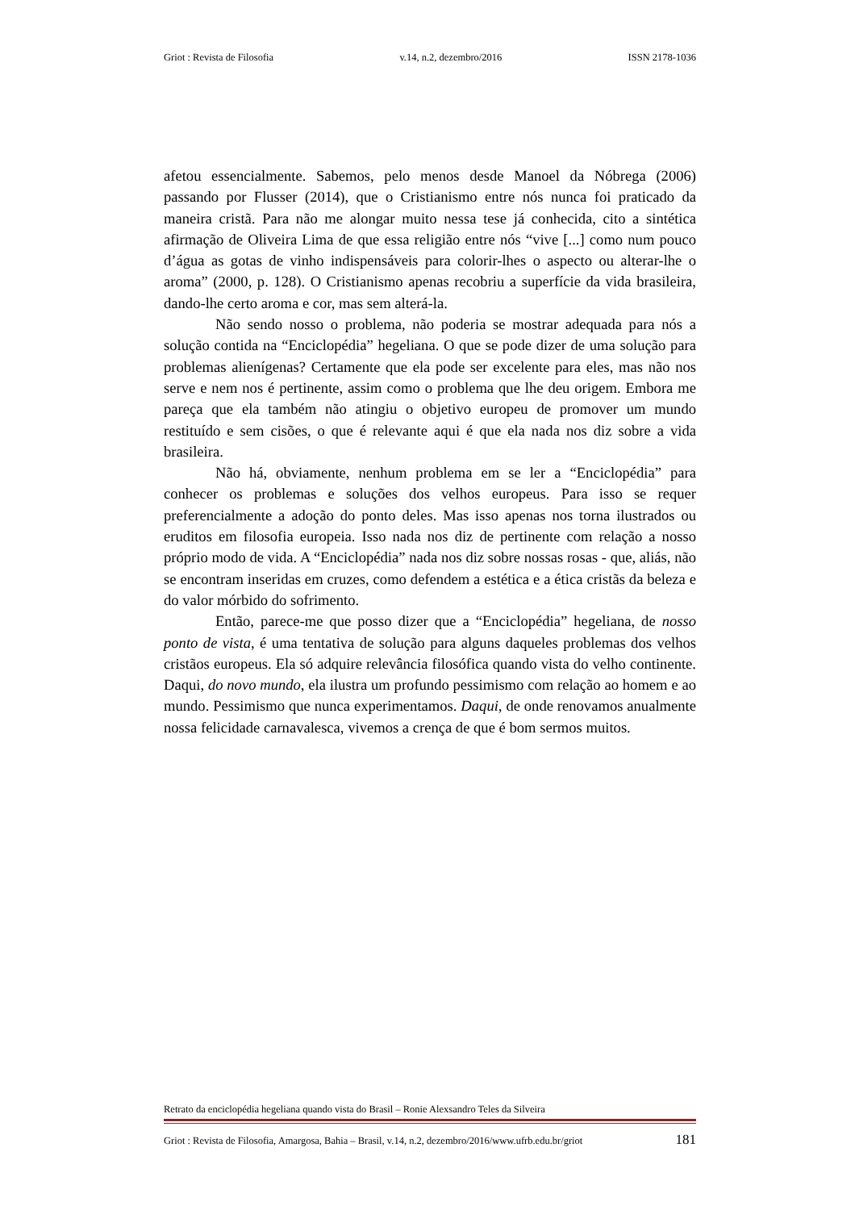Griot : Revista de Filosofia v.14, n.2, dezembro/2016 ISSN 2178-1036
afetou essencialmente. Sabemos, pelo menos desde Manoel da Nóbrega (2006) passando por Flusser (2014), que o Cristianismo entre nós nunca foi praticado da maneira cristã. Para não me alongar muito nessa tese já conhecida, cito a sintética afirmação de Oliveira Lima de que essa religião entre nós “vive [...] como num pouco d’água as gotas de vinho indispensáveis para colorir-lhes o aspecto ou alterar-lhe o aroma” (2000, p. 128). O Cristianismo apenas recobriu a superfície da vida brasileira, dando-lhe certo aroma e cor, mas sem alterá-la.
Não sendo nosso o problema, não poderia se mostrar adequada para nós a solução contida na “Enciclopédia” hegeliana. O que se pode dizer de uma solução para problemas alienígenas? Certamente que ela pode ser excelente para eles, mas não nos serve e nem nos é pertinente, assim como o problema que lhe deu origem. Embora me pareça que ela também não atingiu o objetivo europeu de promover um mundo restituído e sem cisões, o que é relevante aqui é que ela nada nos diz sobre a vida brasileira.
Não há, obviamente, nenhum problema em se ler a “Enciclopédia” para conhecer os problemas e soluções dos velhos europeus. Para isso se requer preferencialmente a adoção do ponto deles. Mas isso apenas nos torna ilustrados ou eruditos em filosofia europeia. Isso nada nos diz de pertinente com relação a nosso próprio modo de vida. A “Enciclopédia” nada nos diz sobre nossas rosas - que, aliás, não se encontram inseridas em cruzes, como defendem a estética e a ética cristãs da beleza e do valor mórbido do sofrimento.
Então, parece-me que posso dizer que a “Enciclopédia” hegeliana, de nosso ponto de vista, é uma tentativa de solução para alguns daqueles problemas dos velhos cristãos europeus. Ela só adquire relevância filosófica quando vista do velho continente. Daqui, do novo mundo, ela ilustra um profundo pessimismo com relação ao homem e ao mundo. Pessimismo que nunca experimentamos. Daqui, de onde renovamos anualmente nossa felicidade carnavalesca, vivemos a crença de que é bom sermos muitos.
Retrato da enciclopédia hegeliana quando vista do Brasil – Ronie Alexsandro Teles da Silveira
Griot : Revista de Filosofia, Amargosa, Bahia – Brasil, v.14, n.2, dezembro/2016/www.ufrb.edu.br/griot 181